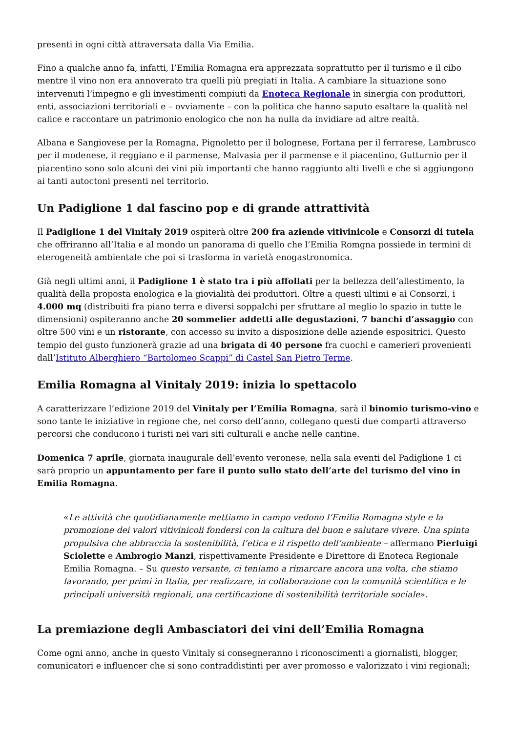presenti in ogni città attraversata dalla Via Emilia.
Fino a qualche anno fa, infatti, l’Emilia Romagna era apprezzata soprattutto per il turismo e il cibo mentre il vino non era annoverato tra quelli più pregiati in Italia. A cambiare la situazione sono intervenuti l’impegno e gli investimenti compiuti da Enoteca Regionale in sinergia con produttori, enti, associazioni territoriali e – ovviamente – con la politica che hanno saputo esaltare la qualità nel calice e raccontare un patrimonio enologico che non ha nulla da invidiare ad altre realtà.
Albana e Sangiovese per la Romagna, Pignoletto per il bolognese, Fortana per il ferrarese, Lambrusco per il modenese, il reggiano e il parmense, Malvasia per il parmense e il piacentino, Gutturnio per il piacentino sono solo alcuni dei vini più importanti che hanno raggiunto alti livelli e che si aggiungono ai tanti autoctoni presenti nel territorio.
Un Padiglione 1 dal fascino pop e di grande attrattività
Il Padiglione 1 del Vinitaly 2019 ospiterà oltre 200 fra aziende vitivinicole e Consorzi di tutela che offriranno all’Italia e al mondo un panorama di quello che l’Emilia Romgna possiede in termini di eterogeneità ambientale che poi si trasforma in varietà enogastronomica.
Già negli ultimi anni, il Padiglione 1 è stato tra i più affollati per la bellezza dell’allestimento, la qualità della proposta enologica e la giovialità dei produttori. Oltre a questi ultimi e ai Consorzi, i 4.000 mq (distribuiti fra piano terra e diversi soppalchi per sfruttare al meglio lo spazio in tutte le dimensioni) ospiteranno anche 20 sommelier addetti alle degustazioni, 7 banchi d’assaggio con oltre 500 vini e un ristorante, con accesso su invito a disposizione delle aziende espositrici. Questo tempio del gusto funzionerà grazie ad una brigata di 40 persone fra cuochi e camerieri provenienti dall’Istituto Alberghiero “Bartolomeo Scappi” di Castel San Pietro Terme.
Emilia Romagna al Vinitaly 2019: inizia lo spettacolo
A caratterizzare l’edizione 2019 del Vinitaly per l’Emilia Romagna, sarà il binomio turismo-vino e sono tante le iniziative in regione che, nel corso dell’anno, collegano questi due comparti attraverso percorsi che conducono i turisti nei vari siti culturali e anche nelle cantine.
Domenica 7 aprile, giornata inaugurale dell’evento veronese, nella sala eventi del Padiglione 1 ci sarà proprio un appuntamento per fare il punto sullo stato dell’arte del turismo del vino in Emilia Romagna.
«Le attività che quotidianamente mettiamo in campo vedono l’Emilia Romagna style e la promozione dei valori vitivinicoli fondersi con la cultura del buon e salutare vivere. Una spinta propulsiva che abbraccia la sostenibilità, l’etica e il rispetto dell’ambiente – affermano Pierluigi Sciolette e Ambrogio Manzi, rispettivamente Presidente e Direttore di Enoteca Regionale Emilia Romagna. – Su questo versante, ci teniamo a rimarcare ancora una volta, che stiamo lavorando, per primi in Italia, per realizzare, in collaborazione con la comunità scientifica e le principali università regionali, una certificazione di sostenibilità territoriale sociale».
La premiazione degli Ambasciatori dei vini dell’Emilia Romagna
Come ogni anno, anche in questo Vinitaly si consegneranno i riconoscimenti a giornalisti, blogger, comunicatori e influencer che si sono contraddistinti per aver promosso e valorizzato i vini regionali;